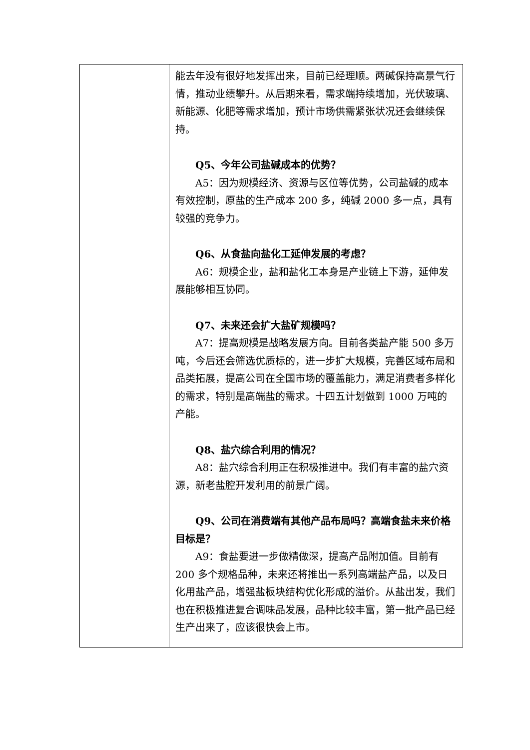| | 能去年没有很好地发挥出来，目前已经理顺。两碱保持高景气行情，推动业绩攀升。从后期来看，需求端持续增加，光伏玻璃、新能源、化肥等需求增加，预计市场供需紧张状况还会继续保持。 Q5、今年公司盐碱成本的优势？ A5：因为规模经济、资源与区位等优势，公司盐碱的成本有效控制，原盐的生产成本 200 多，纯碱 2000 多一点，具有较强的竞争力。 Q6、从食盐向盐化工延伸发展的考虑？ A6：规模企业，盐和盐化工本身是产业链上下游，延伸发展能够相互协同。 Q7、未来还会扩大盐矿规模吗？ A7：提高规模是战略发展方向。目前各类盐产能 500 多万吨，今后还会筛选优质标的，进一步扩大规模，完善区域布局和品类拓展，提高公司在全国市场的覆盖能力，满足消费者多样化的需求，特别是高端盐的需求。十四五计划做到 1000 万吨的产能。 Q8、盐穴综合利用的情况？ A8：盐穴综合利用正在积极推进中。我们有丰富的盐穴资源，新老盐腔开发利用的前景广阔。 Q9、公司在消费端有其他产品布局吗？高端食盐未来价格目标是？ A9：食盐要进一步做精做深，提高产品附加值。目前有 200 多个规格品种，未来还将推出一系列高端盐产品，以及日化用盐产品，增强盐板块结构优化形成的溢价。从盐出发，我们也在积极推进复合调味品发展，品种比较丰富，第一批产品已经生产出来了，应该很快会上市。 |